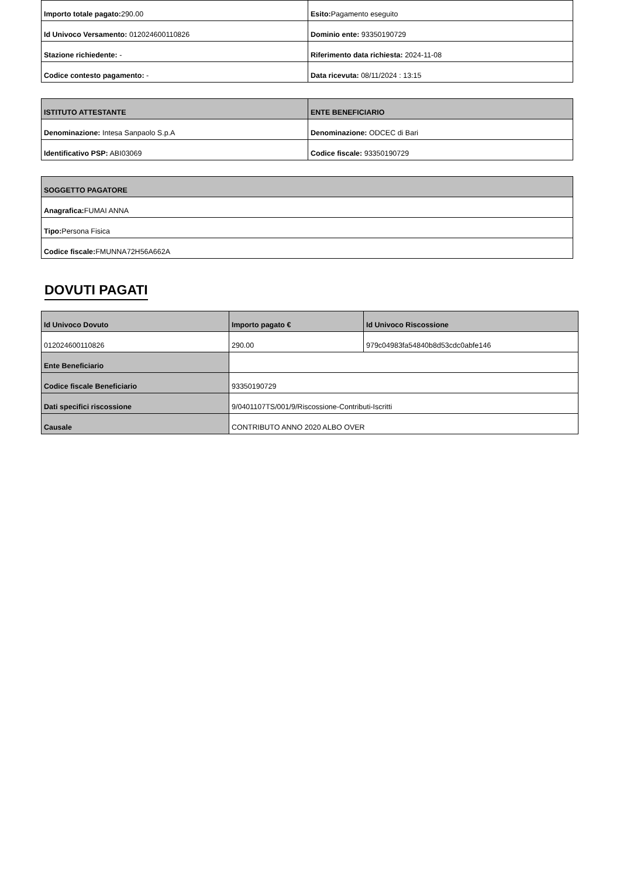| Importo totale pagato: 290.00 | Esito: Pagamento eseguito |
| Id Univoco Versamento: 012024600110826 | Dominio ente: 93350190729 |
| Stazione richiedente: - | Riferimento data richiesta: 2024-11-08 |
| Codice contesto pagamento: - | Data ricevuta: 08/11/2024 : 13:15 |
| ISTITUTO ATTESTANTE | ENTE BENEFICIARIO |
| --- | --- |
| Denominazione: Intesa Sanpaolo S.p.A | Denominazione: ODCEC di Bari |
| Identificativo PSP: ABI03069 | Codice fiscale: 93350190729 |
| SOGGETTO PAGATORE |
| --- |
| Anagrafica: FUMAI ANNA |
| Tipo: Persona Fisica |
| Codice fiscale: FMUNNA72H56A662A |
DOVUTI PAGATI
| Id Univoco Dovuto | Importo pagato € | Id Univoco Riscossione |
| --- | --- | --- |
| 012024600110826 | 290.00 | 979c04983fa54840b8d53cdc0abfe146 |
| Ente Beneficiario | | |
| Codice fiscale Beneficiario | 93350190729 | |
| Dati specifici riscossione | 9/0401107TS/001/9/Riscossione-Contributi-Iscritti | |
| Causale | CONTRIBUTO ANNO 2020 ALBO OVER | |